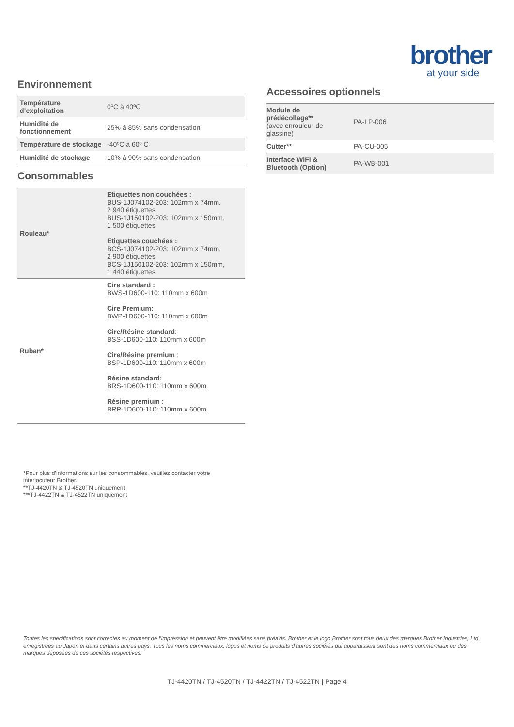brother
at your side
Environnement
| Température d’exploitation | 0ºC à 40ºC |
| Humidité de fonctionnement | 25% à 85% sans condensation |
| Température de stockage | -40ºC à 60º C |
| Humidité de stockage | 10% à 90% sans condensation |
Consommables
| Rouleau* | Etiquettes non couchées : BUS-1J074102-203: 102mm x 74mm, 2 940 étiquettes BUS-1J150102-203: 102mm x 150mm, 1 500 étiquettes Etiquettes couchées : BCS-1J074102-203: 102mm x 74mm, 2 900 étiquettes BCS-1J150102-203: 102mm x 150mm, 1 440 étiquettes |
| Ruban* | Cire standard : BWS-1D600-110: 110mm x 600m Cire Premium: BWP-1D600-110: 110mm x 600m Cire/Résine standard : BSS-1D600-110: 110mm x 600m Cire/Résine premium : BSP-1D600-110: 110mm x 600m Résine standard : BRS-1D600-110: 110mm x 600m Résine premium : BRP-1D600-110: 110mm x 600m |
Accessoires optionnels
| Module de prédécollage** (avec enrouleur de glassine) | PA-LP-006 |
| Cutter** | PA-CU-005 |
| Interface WiFi & Bluetooth (Option) | PA-WB-001 |
*Pour plus d’informations sur les consommables, veuillez contacter votre
interlocuteur Brother.
**TJ-4420TN & TJ-4520TN uniquement
***TJ-4422TN & TJ-4522TN uniquement
Toutes les spécifications sont correctes au moment de l’impression et peuvent être modifiées sans préavis. Brother et le logo Brother sont tous deux des marques Brother Industries, Ltd enregistrées au Japon et dans certains autres pays. Tous les noms commerciaux, logos et noms de produits d’autres sociétés qui apparaissent sont des noms commerciaux ou des marques déposées de ces sociétés respectives.
TJ-4420TN / TJ-4520TN / TJ-4422TN / TJ-4522TN | Page 4